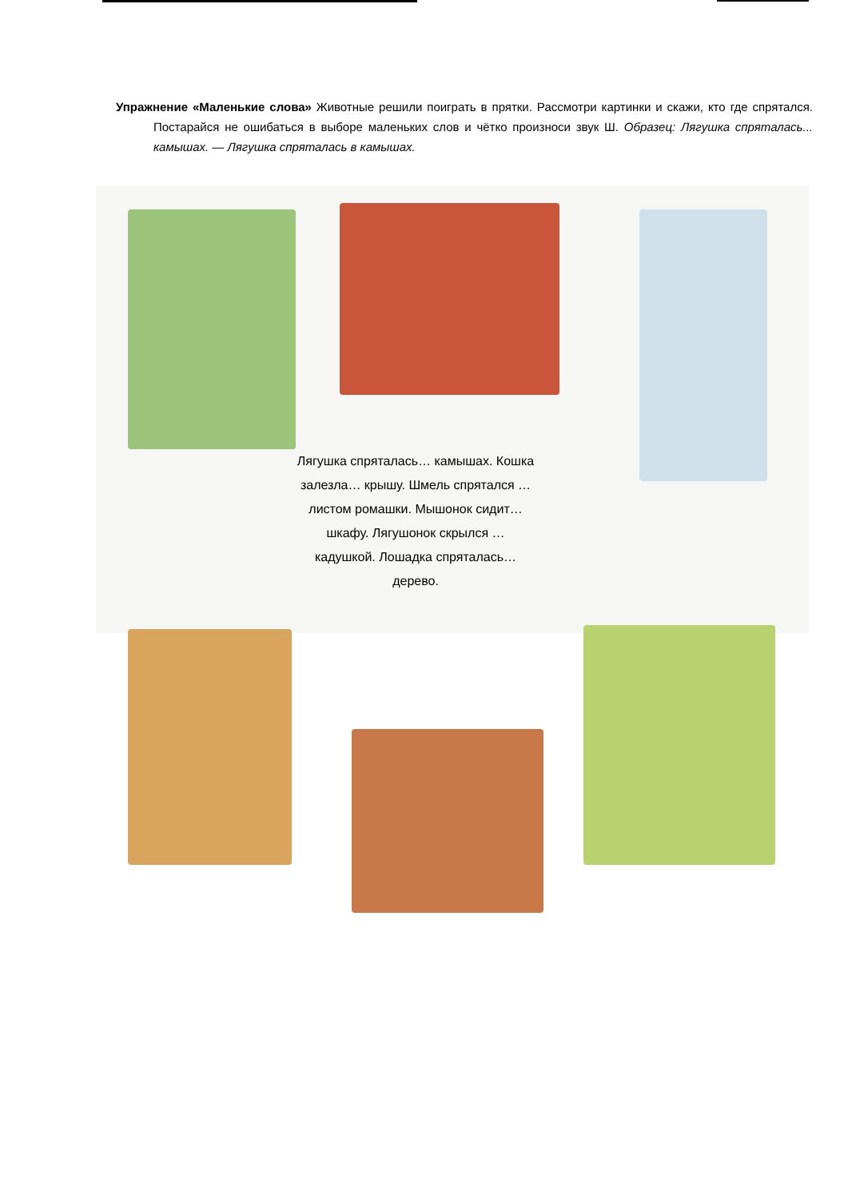Упражнение «Маленькие слова» Животные решили поиграть в прятки. Рассмотри картинки и скажи, кто где спрятался. Постарайся не ошибаться в выборе маленьких слов и чётко произноси звук Ш. Образец: Лягушка спряталась... камышах. — Лягушка спряталась в камышах.
Лягушка спряталась… камышах. Кошка залезла… крышу. Шмель спрятался … листом ромашки. Мышонок сидит… шкафу. Лягушонок скрылся … кадушкой. Лошадка спряталась… дерево.